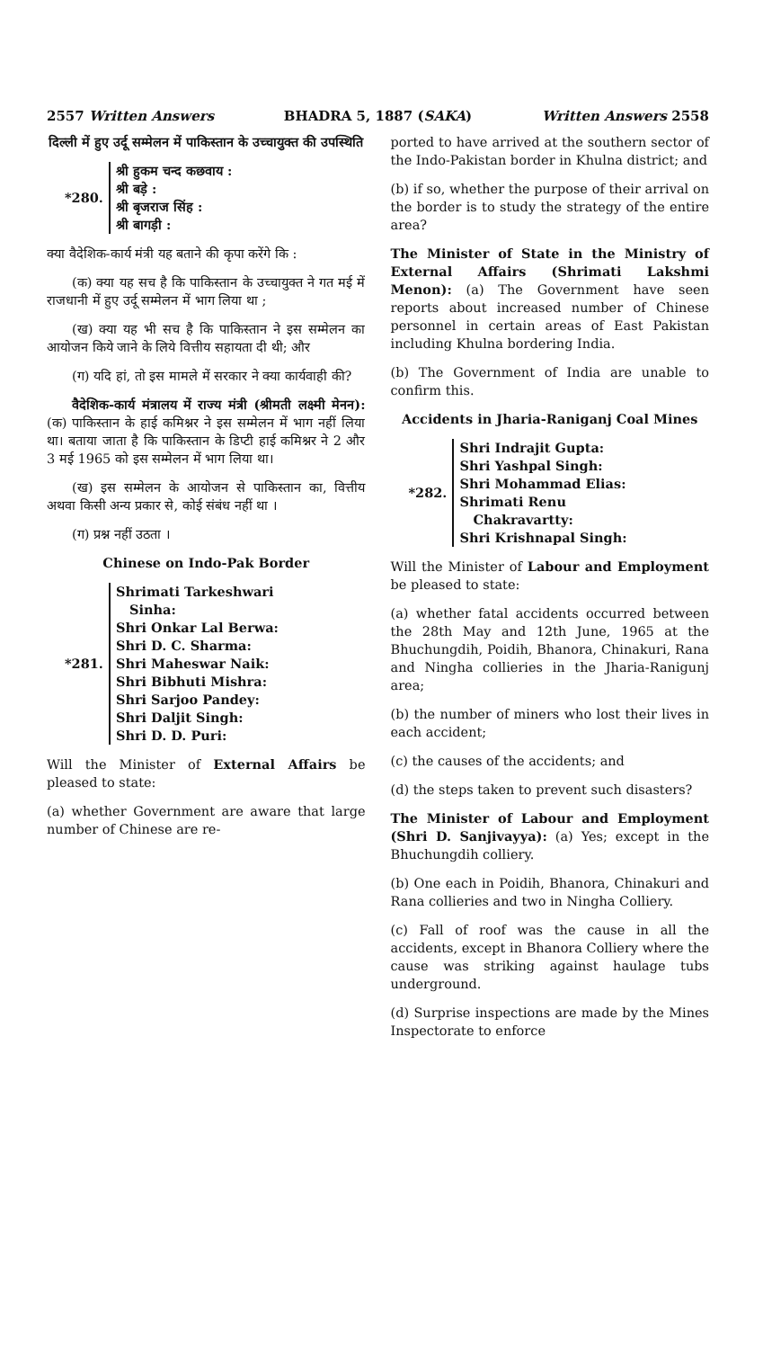2557 Written Answers BHADRA 5, 1887 (SAKA) Written Answers 2558
दिल्ली में हुए उर्दू सम्मेलन में पाकिस्तान के उच्चायुक्त की उपस्थिति
*280.
श्री हुकम चन्द कछवाय :
श्री बड़े :
श्री बृजराज सिंह :
श्री बागड़ी :
क्या वैदेशिक-कार्य मंत्री यह बताने की कृपा करेंगे कि :
(क) क्या यह सच है कि पाकिस्तान के उच्चायुक्त ने गत मई में राजधानी में हुए उर्दू सम्मेलन में भाग लिया था ;
(ख) क्या यह भी सच है कि पाकिस्तान ने इस सम्मेलन का आयोजन किये जाने के लिये वित्तीय सहायता दी थी; और
(ग) यदि हां, तो इस मामले में सरकार ने क्या कार्यवाही की?
वैदेशिक-कार्य मंत्रालय में राज्य मंत्री (श्रीमती लक्ष्मी मेनन): (क) पाकिस्तान के हाई कमिश्नर ने इस सम्मेलन में भाग नहीं लिया था। बताया जाता है कि पाकिस्तान के डिप्टी हाई कमिश्नर ने 2 और 3 मई 1965 को इस सम्मेलन में भाग लिया था।
(ख) इस सम्मेलन के आयोजन से पाकिस्तान का, वित्तीय अथवा किसी अन्य प्रकार से, कोई संबंध नहीं था ।
(ग) प्रश्न नहीं उठता ।
Chinese on Indo-Pak Border
*281.
Shrimati Tarkeshwari
Sinha:
Shri Onkar Lal Berwa:
Shri D. C. Sharma:
Shri Maheswar Naik:
Shri Bibhuti Mishra:
Shri Sarjoo Pandey:
Shri Daljit Singh:
Shri D. D. Puri:
Will the Minister of External Affairs be pleased to state:
(a) whether Government are aware that large number of Chinese are re-
ported to have arrived at the southern sector of the Indo-Pakistan border in Khulna district; and
(b) if so, whether the purpose of their arrival on the border is to study the strategy of the entire area?
The Minister of State in the Ministry of External Affairs (Shrimati Lakshmi Menon): (a) The Government have seen reports about increased number of Chinese personnel in certain areas of East Pakistan including Khulna bordering India.
(b) The Government of India are unable to confirm this.
Accidents in Jharia-Raniganj Coal Mines
*282.
Shri Indrajit Gupta:
Shri Yashpal Singh:
Shri Mohammad Elias:
Shrimati Renu
Chakravartty:
Shri Krishnapal Singh:
Will the Minister of Labour and Employment be pleased to state:
(a) whether fatal accidents occurred between the 28th May and 12th June, 1965 at the Bhuchungdih, Poidih, Bhanora, Chinakuri, Rana and Ningha collieries in the Jharia-Ranigunj area;
(b) the number of miners who lost their lives in each accident;
(c) the causes of the accidents; and
(d) the steps taken to prevent such disasters?
The Minister of Labour and Employment (Shri D. Sanjivayya): (a) Yes; except in the Bhuchungdih colliery.
(b) One each in Poidih, Bhanora, Chinakuri and Rana collieries and two in Ningha Colliery.
(c) Fall of roof was the cause in all the accidents, except in Bhanora Colliery where the cause was striking against haulage tubs underground.
(d) Surprise inspections are made by the Mines Inspectorate to enforce